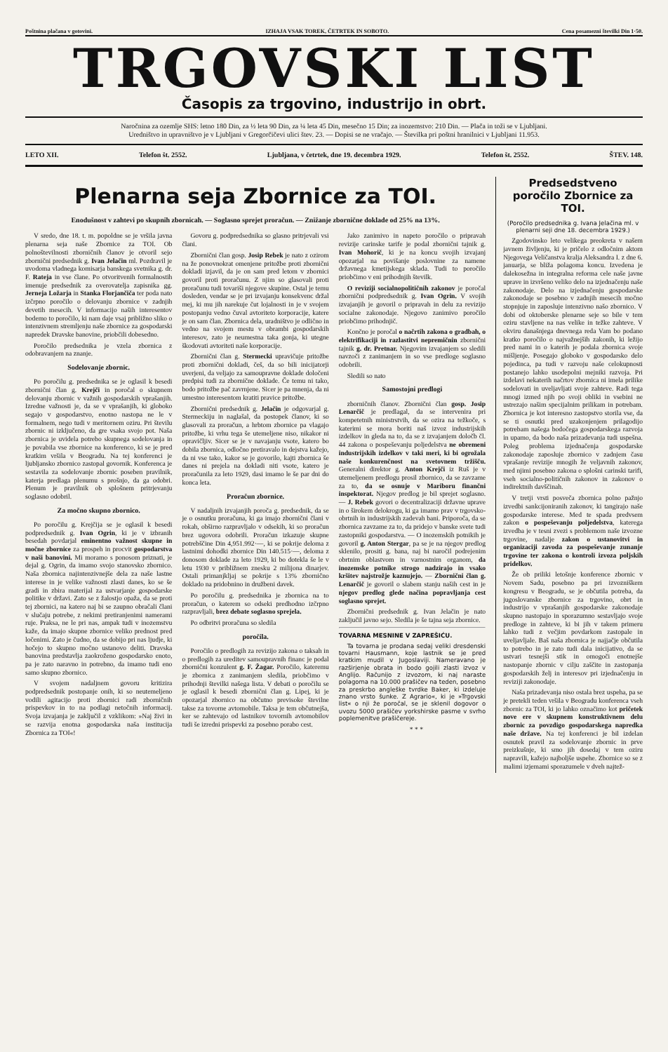Poštnina plačana v gotovini. IZHAJA VSAK TOREK, ČETRTEK IN SOBOTO. Cena posamezni številki Din 1·50.
TRGOVSKI LIST
Časopis za trgovino, industrijo in obrt.
Naročnina za ozemlje SHS: letno 180 Din, za ½ leta 90 Din, za ¼ leta 45 Din, mesečno 15 Din; za inozemstvo: 210 Din. — Plača in toži se v Ljubljani.
Uredništvo in upravništvo je v Ljubljani v Gregorčičevi ulici štev. 23. — Dopisi se ne vračajo. — Številka pri poštni hranilnici v Ljubljani 11.953.
LETO XII. Telefon št. 2552. Ljubljana, v četrtek, dne 19. decembra 1929. Telefon št. 2552. ŠTEV. 148.
Plenarna seja Zbornice za TOI.
Enodušnost v zahtevi po skupnih zbornicah. — Soglasno sprejet proračun. — Znižanje zbornične doklade od 25% na 13%.
V sredo, dne 18. t. m. popoldne se je vršila javna plenarna seja naše Zbornice za TOI. Ob polnoštevilnosti zborničnih članov je otvoril sejo zbornični predsednik g. Ivan Jelačin ml. Pozdravil je uvodoma vladnega komisarja banskega svetnika g. dr. F. Rateja in vse člane. Po otvoritvenih formalnostih imenuje predsednik za overovatelja zapisnika gg. Jerneja Ložarja in Stanka Florjančiča ter poda nato izčrpno poročilo o delovanju zbornice v zadnjih devetih mesecih. V informacijo naših interesentov bodemo to poročilo, ki nam daje vsaj približno sliko o intenzivnem stremljenju naše zbornice za gospodarski napredek Dravske banovine, priobčili dobesedno.
Poročilo predsednika je vzela zbornica z odobravanjem na znanje.
Sodelovanje zbornic.
Po poročilu g. predsednika se je oglasil k besedi zbornični član g. Krejči in poročal o skupnem delovanju zbornic v važnih gospodarskih vprašanjih. Izredne važnosti je, da se v vprašanjih, ki globoko segajo v gospodarstvo, enotno nastopa ne le v formalnem, nego tudi v meritornem oziru. Pri številu zbornic ni izključeno, da gre vsaka svojo pot. Naša zbornica je uvidela potrebo skupnega sodelovanja in je povabila vse zbornice na konferenco, ki se je pred kratkim vršila v Beogradu. Na tej konferenci je ljubljansko zbornico zastopal govornik. Konferenca je sestavila za sodelovanje zbornic poseben pravilnik, katerja predlaga plenumu s prošnjo, da ga odobri. Plenum je pravilnik ob splošnem pritrjevanju soglasno odobril.
Za močno skupno zbornico.
Po poročilu g. Krejčija se je oglasil k besedi podpredsednik g. Ivan Ogrin, ki je v izbranih besedah povdarjal eminentno važnost skupne in močne zbornice za prospeh in procvit gospodarstva v naši banovini. Mi moramo s ponosom priznati, je dejal g. Ogrin, da imamo svojo stanovsko zbornico. Naša zbornica najintenzivnejše dela za naše lastne interese in je velike važnosti zlasti danes, ko se še gradi in zbira materijal za ustvarjanje gospodarske politike v državi. Zato se z žalostjo opaža, da se proti tej zbornici, na katero naj bi se zaupno obračali člani v slučaju potrebe, z nekimi pretiranjenimi namerami ruje. Praksa, ne le pri nas, ampak tudi v inozemstvu kaže, da imajo skupne zbornice veliko prednost pred ločenimi. Zato je čudno, da se dobijo pri nas ljudje, ki hočejo to skupno močno ustanovo deliti. Dravska banovina predstavlja zaokroženo gospodarsko enoto, pa je zato naravno in potrebno, da imamo tudi eno samo skupno zbornico.
V svojem nadaljnem govoru kritizira podpredsednik postopanje onih, ki so neutemeljeno vodili agitacijo proti zbornici radi zborničnih prispevkov in to na podlagi netočnih informacij. Svoja izvajanja je zaključil z vzklikom: »Naj živi in se razvija enotna gospodarska naša institucija Zbornica za TOI«!
Govoru g. podpredsednika so glasno pritrjevali vsi člani.
Zbornični član gosp. Josip Rebek je nato z ozirom na že ponovnokrat omenjene pritožbe proti zbornični dokladi izjavil, da je on sam pred letom v zbornici govoril proti proračunu. Z njim so glasovali proti proračunu tudi tovariši njegove skupine. Ostal je temu dosleden, vendar se je pri izvajanju konsekvenc držal mej, ki mu jih narekuje čut lojalnosti in je v svojem postopanju vedno čuval avtoriteto korporacije, katere je on sam član. Zbornica dela, uradništvo je odlično in vedno na svojem mestu v obrambi gospodarskih interesov, zato je neumestna taka gonja, ki utegne škodovati avtoriteti naše korporacije.
Zbornični član g. Stermecki upravičuje pritožbe proti zbornični dokladi, češ, da so bili inicijatorji uverjeni, da veljajo za samoupravne doklade določeni predpisi tudi za zbornične doklade. Če temu ni tako, bodo pritožbe pač zavrnjene. Sicer je pa mnenja, da ni umestno interesentom kratiti pravice pritožbe.
Zbornični predsednik g. Jelačin je odgovarjal g. Stermeckiju in naglašal, da postopek članov, ki so glasovali za proračun, a hrbtom zbornice pa vlagajo pritožbe, ki vrhu tega še utemeljene niso, nikakor ni opravičljiv. Sicer se je v navajanju vsote, katero bo dobila zbornica, odločno pretiravalo in dejstva kažejo, da ni vse tako, kakor se je govorilo, kajti zbornica še danes ni prejela na dokladi niti vsote, katero je proračunila za leto 1929, dasi imamo le še par dni do konca leta.
Proračun zbornice.
V nadaljnih izvajanjih poroča g. predsednik, da se je o osnutku proračuna, ki ga imajo zbornični člani v rokah, obširno razpravljalo v odsekih, ki so proračun brez ugovora odobrili. Proračun izkazuje skupne potrebščine Din 4,951.992·—, ki se pokrije deloma z lastnimi dohodki zbornice Din 140.515·—, deloma z donosom doklade za leto 1929, ki bo dotekla še le v letu 1930 v približnem znesku 2 milijona dinarjev. Ostali primanjkljaj se pokrije s 13% zbornično doklado na pridobnino in družbeni davek.
Po poročilu g. predsednika je zbornica na to proračun, o katerem so odseki predhodno izčrpno razpravljali, brez debate soglasno sprejela.
Po odbritvi proračuna so sledila
poročila.
Poročilo o predlogih za revizijo zakona o taksah in o predlogih za ureditev samoupravnih financ je podal zbornični konzulent g. F. Žagar. Poročilo, kateremu je zbornica z zanimanjem sledila, priobčimo v prihodnji številki našega lista. V debati o poročilu se je oglasil k besedi zbornični član g. Lipej, ki je opozarjal zbornico na občutno previsoke številne takse za tovorne avtomobile. Taksa je tem občutnejša, ker se zahtevajo od lastnikov tovornih avtomobilov tudi še izredni prispevki za posebno porabo cest.
Jako zanimivo in napeto poročilo o pripravah revizije carinske tarife je podal zbornični tajnik g. Ivan Mohorič, ki je na koncu svojih izvajanj opozarjal na povišanje poslovnine za namene državnega kmetijskega sklada. Tudi to poročilo priobčimo v eni prihodnjih številk.
O reviziji socialnopolitičnih zakonov je poročal zbornični podpredsednik g. Ivan Ogrin. V svojih izvajanjih je govoril o pripravah in delu za revizijo socialne zakonodaje. Njegovo zanimivo poročilo priobčimo prihodnjič.
Končno je poročal o načrtih zakona o gradbah, o elektrifikaciji in razlastitvi nepremičnin zbornični tajnik g. dr. Pretnar. Njegovim izvajanjem so sledili navzoči z zanimanjem in so vse predloge soglasno odobrili.
Sledili so nato
Samostojni predlogi
zborničnih članov. Zbornični član gosp. Josip Lenarčič je predlagal, da se intervenira pri kompetetnih ministrstvih, da se ozira na težkoče, s katerimi se mora boriti naš izvoz industrijskih izdelkov in gleda na to, da se z izvajanjem določb čl. 44 zakona o pospeševanju poljedelstva ne obremeni industrijskih izdelkov v taki meri, ki bi ogrožala naše konkurenčnost na svetovnem tržišču. Generalni direktor g. Anton Krejči iz Ruš je v utemeljenem predlogu prosil zbornico, da se zavzame za to, da se osnuje v Mariboru finančni inspektorat. Njegov predlog je bil sprejet soglasno. — J. Rebek govori o decentralizaciji državne uprave in o širokem delokrogu, ki ga imamo prav v trgovsko-obrtnih in industrijskih zadevah bani. Priporoča, da se zbornica zavzame za to, da pridejo v banske svete tudi zastopniki gospodarstva. — O inozemskih potnikih je govoril g. Anton Stergar, pa se je na njegov predlog sklenilo, prositi g. bana, naj bi naročil podrejenim obrtnim oblastvom in varnostnim organom, da inozemske potnike strogo nadzirajo in vsako kršitev najstrožje kaznujejo. — Zbornični član g. Lenarčič je govoril o slabem stanju naših cest in je njegov predlog glede načina popravljanja cest soglasno sprejet.
Zbornični predsednik g. Ivan Jelačin je nato zaključil javno sejo. Sledila je še tajna seja zbornice.
TOVARNA MESNINE V ZAPREŠIĆU.
Ta tovarna je prodana sedaj veliki dresdenski tovarni Hausmann, koje lastnik se je pred kratkim mudil v Jugoslaviji. Nameravano je razširjenje obrata in bodo gojili zlasti izvoz v Anglijo. Računijo z izvozom, ki naj naraste polagoma na 10.000 prašičev na teden, posebno za preskrbo angleške tvrdke Baker, ki izdeluje znano vrsto šunke. Z Agrario«, ki je »Trgovski list« o nji že poročal, se je sklenil dogovor o uvozu 5000 prašičev yorkshirske pasme v svrho poplemenitve prašičereje.
* * *
Predsedstveno poročilo Zbornice za TOI.
(Poročilo predsednika g. Ivana Jelačina ml. v plenarni seji dne 18. decembra 1929.)
Zgodovinsko leto velikega preokreta v našem javnem življenju, ki je pričelo z odločnim aktom Njegovega Veličanstva kralja Aleksandra I. z dne 6. januarja, se bliža polagoma koncu. Izvedena je dalekosežna in integralna reforma cele naše javne uprave in izvršeno veliko delo na izjednačenju naše zakonodaje. Delo na izjednačenju gospodarske zakonodaje se posebno v zadnjih mesecih močno stopnjuje in zaposluje intenzivno našo zbornico. V dobi od oktoberske plenarne seje so bile v tem oziru stavljene na nas velike in težke zahteve. V okviru današnjega dnevnega reda Vam bo podano kratko poročilo o najvažnejših zakonih, ki ležijo pred nami in o katerih je podala zbornica svoje mišljenje. Posegajo globoko v gospodarsko delo pojedinca, pa tudi v razvoju naše celokupnosti postanejo lahko usodepolni mejniki razvoja. Pri izdelavi nekaterih načrtov zbornica ni imela prilike sodelovati in uveljavljati svoje zahteve. Radi tega mnogi izmed njih po svoji obliki in vsebini ne ustrezajo našim specijalnim prilikam in potrebam. Zbornica je kot interesno zastopstvo storila vse, da se ti osnutki pred uzakonjenjem prilagodijo potrebam našega bodočega gospodarskega razvoja in upamo, da bodo naša prizadevanja tudi uspešna. Poleg problema izjednačenja gospodarske zakonodaje zaposluje zbornico v zadnjem času vprašanje revizije mnogih že veljavnih zakonov, med njimi posebno zakona o splošni carinski tarifi, vseh socialno-političnih zakonov in zakonov o indirektnih davščinah.
V tretji vrsti posveča zbornica polno pažnjo izvedbi sankcijoniranih zakonov, ki tangirajo naše gospodarske interese. Med te spada predvsem zakon o pospeševanju poljedelstva, katerega izvedba je v tesni zvezi s problemom naše izvozne trgovine, nadalje zakon o ustanovitvi in organizaciji zavoda za pospeševanje zunanje trgovine ter zakona o kontroli izvoza poljskih pridelkov.
Že ob priliki letošnje konference zbornic v Novem Sadu, posebno pa pri izvozniškem kongresu v Beogradu, se je občutila potreba, da jugoslovanske zbornice za trgovino, obrt in industrijo v vprašanjih gospodarske zakonodaje skupno nastopajo in sporazumno sestavljajo svoje predloge in zahteve, ki bi jih v takem primeru lahko tudi z večjim povdarkom zastopale in uveljavljale. Baš naša zbornica je najjačje občutila to potrebo in je zato tudi dala inicijativo, da se ustvari tesnejši stik in omogoči enotnejše nastopanje zbornic v cilju zaščite in zastopanja gospodarskih želj in interesov pri izjednačenju in reviziji zakonodaje.
Naša prizadevanja niso ostala brez uspeha, pa se je pretekli teden vršila v Beogradu konferenca vseh zbornic za TOI, ki jo lahko označimo kot pričetek nove ere v skupnem konstruktivnem delu zbornic za povzdigo gospodarskega napredka naše države. Na tej konferenci je bil izdelan osnutek pravil za sodelovanje zbornic in prve preizkušnje, ki smo jih dosedaj v tem oziru napravili, kažejo najboljše uspehe. Zbornice so se z malimi izjemami sporazumele v dveh najtež-